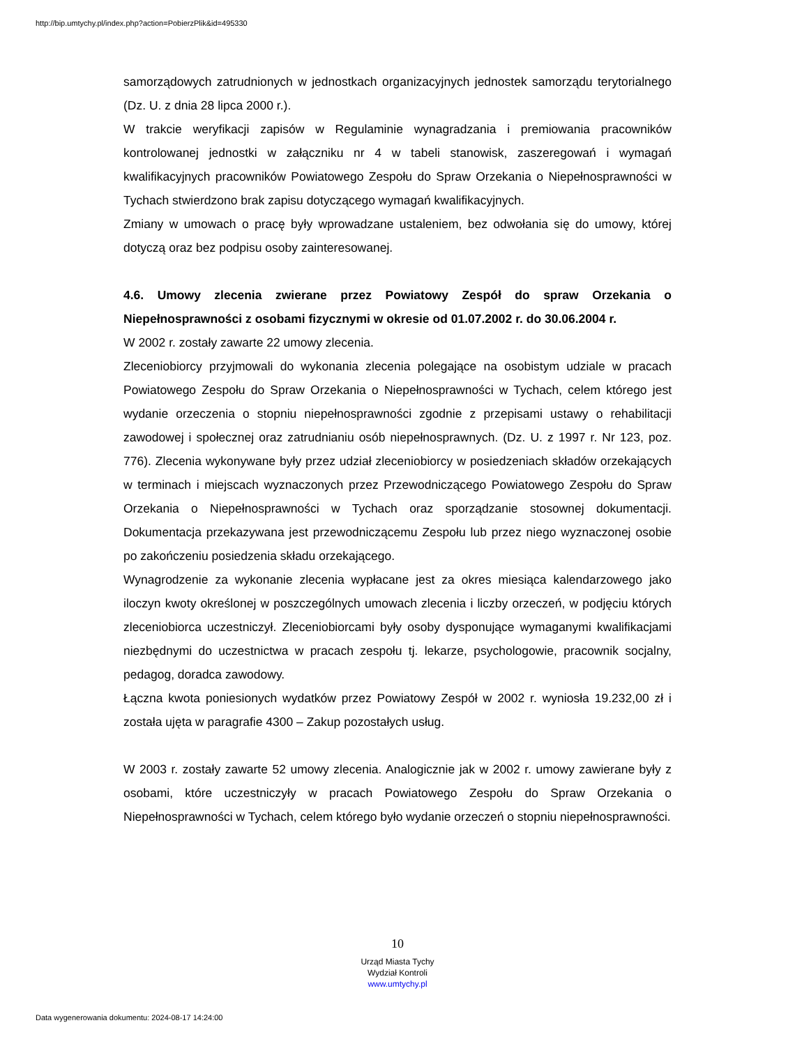http://bip.umtychy.pl/index.php?action=PobierzPlik&id=495330
samorządowych zatrudnionych w jednostkach organizacyjnych jednostek samorządu terytorialnego (Dz. U. z dnia 28 lipca 2000 r.).
W trakcie weryfikacji zapisów w Regulaminie wynagradzania i premiowania pracowników kontrolowanej jednostki w załączniku nr 4 w tabeli stanowisk, zaszeregowań i wymagań kwalifikacyjnych pracowników Powiatowego Zespołu do Spraw Orzekania o Niepełnosprawności w Tychach stwierdzono brak zapisu dotyczącego wymagań kwalifikacyjnych.
Zmiany w umowach o pracę były wprowadzane ustaleniem, bez odwołania się do umowy, której dotyczą oraz bez podpisu osoby zainteresowanej.
4.6. Umowy zlecenia zwierane przez Powiatowy Zespół do spraw Orzekania o Niepełnosprawności z osobami fizycznymi w okresie od 01.07.2002 r. do 30.06.2004 r.
W 2002 r. zostały zawarte 22 umowy zlecenia.
Zleceniobiorcy przyjmowali do wykonania zlecenia polegające na osobistym udziale w pracach Powiatowego Zespołu do Spraw Orzekania o Niepełnosprawności w Tychach, celem którego jest wydanie orzeczenia o stopniu niepełnosprawności zgodnie z przepisami ustawy o rehabilitacji zawodowej i społecznej oraz zatrudnianiu osób niepełnosprawnych. (Dz. U. z 1997 r. Nr 123, poz. 776). Zlecenia wykonywane były przez udział zleceniobiorcy w posiedzeniach składów orzekających w terminach i miejscach wyznaczonych przez Przewodniczącego Powiatowego Zespołu do Spraw Orzekania o Niepełnosprawności w Tychach oraz sporządzanie stosownej dokumentacji. Dokumentacja przekazywana jest przewodniczącemu Zespołu lub przez niego wyznaczonej osobie po zakończeniu posiedzenia składu orzekającego.
Wynagrodzenie za wykonanie zlecenia wypłacane jest za okres miesiąca kalendarzowego jako iloczyn kwoty określonej w poszczególnych umowach zlecenia i liczby orzeczeń, w podjęciu których zleceniobiorca uczestniczył. Zleceniobiorcami były osoby dysponujące wymaganymi kwalifikacjami niezbędnymi do uczestnictwa w pracach zespołu tj. lekarze, psychologowie, pracownik socjalny, pedagog, doradca zawodowy.
Łączna kwota poniesionych wydatków przez Powiatowy Zespół w 2002 r. wyniosła 19.232,00 zł i została ujęta w paragrafie 4300 – Zakup pozostałych usług.
W 2003 r. zostały zawarte 52 umowy zlecenia. Analogicznie jak w 2002 r. umowy zawierane były z osobami, które uczestniczyły w pracach Powiatowego Zespołu do Spraw Orzekania o Niepełnosprawności w Tychach, celem którego było wydanie orzeczeń o stopniu niepełnosprawności.
10
Urząd Miasta Tychy
Wydział Kontroli
www.umtychy.pl
Data wygenerowania dokumentu: 2024-08-17 14:24:00